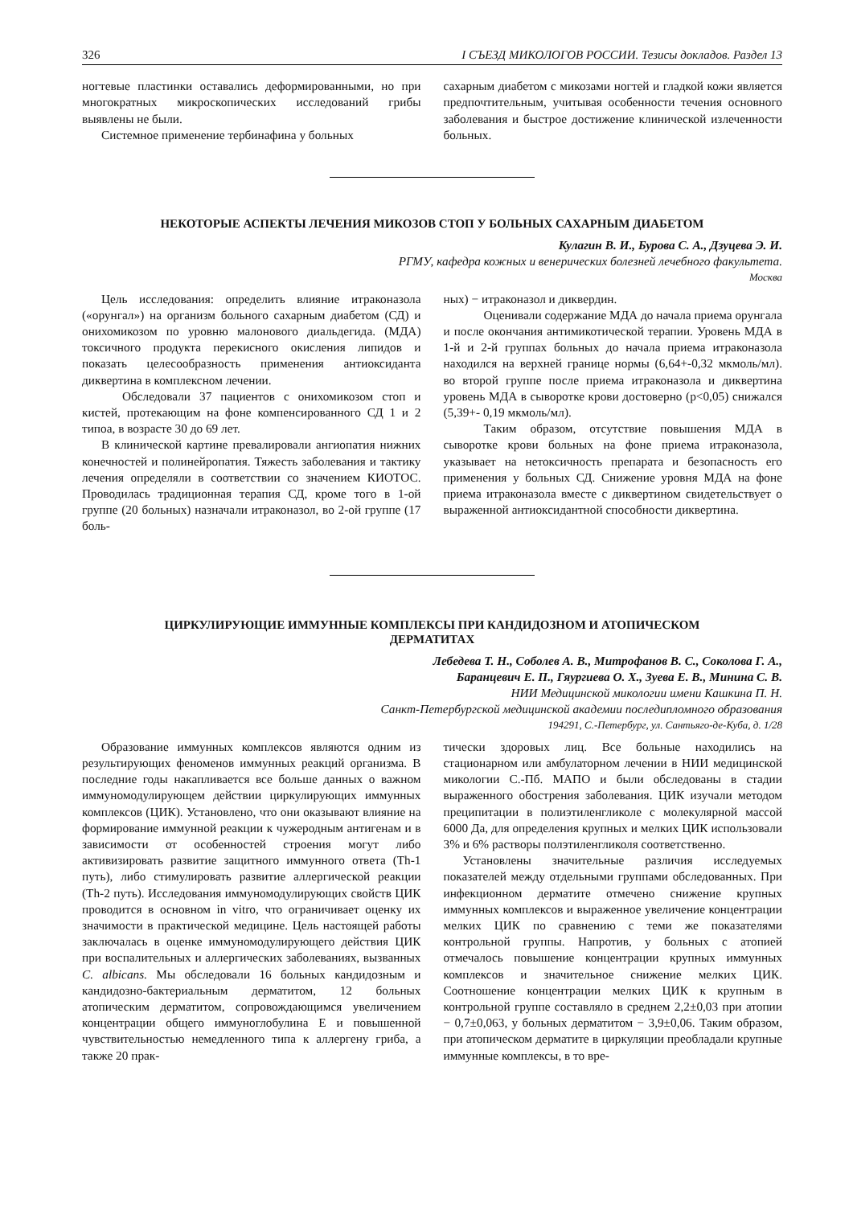326 I СЪЕЗД МИКОЛОГОВ РОССИИ. Тезисы докладов. Раздел 13
ногтевые пластинки оставались деформированными, но при многократных микроскопических исследований грибы выявлены не были.
Системное применение тербинафина у больных
сахарным диабетом с микозами ногтей и гладкой кожи является предпочтительным, учитывая особенности течения основного заболевания и быстрое достижение клинической излеченности больных.
НЕКОТОРЫЕ АСПЕКТЫ ЛЕЧЕНИЯ МИКОЗОВ СТОП У БОЛЬНЫХ САХАРНЫМ ДИАБЕТОМ
Кулагин В. И., Бурова С. А., Дзуцева Э. И.
РГМУ, кафедра кожных и венерических болезней лечебного факультета.
Москва
Цель исследования: определить влияние итраконазола («орунгал») на организм больного сахарным диабетом (СД) и онихомикозом по уровню малонового диальдегида. (МДА) токсичного продукта перекисного окисления липидов и показать целесообразность применения антиоксиданта диквертина в комплексном лечении.
Обследовали 37 пациентов с онихомикозом стоп и кистей, протекающим на фоне компенсированного СД 1 и 2 типоа, в возрасте 30 до 69 лет.
В клинической картине превалировали ангиопатия нижних конечностей и полинейропатия. Тяжесть заболевания и тактику лечения определяли в соответствии со значением КИОТОС. Проводилась традиционная терапия СД, кроме того в 1-ой группе (20 больных) назначали итраконазол, во 2-ой группе (17 боль-
ных) − итраконазол и диквердин.
Оценивали содержание МДА до начала приема орунгала и после окончания антимикотической терапии. Уровень МДА в 1-й и 2-й группах больных до начала приема итраконазола находился на верхней границе нормы (6,64+-0,32 мкмоль/мл). во второй группе после приема итраконазола и диквертина уровень МДА в сыворотке крови достоверно (p<0,05) снижался (5,39+- 0,19 мкмоль/мл).
Таким образом, отсутствие повышения МДА в сыворотке крови больных на фоне приема итраконазола, указывает на нетоксичность препарата и безопасность его применения у больных СД. Снижение уровня МДА на фоне приема итраконазола вместе с диквертином свидетельствует о выраженной антиоксидантной способности диквертина.
ЦИРКУЛИРУЮЩИЕ ИММУННЫЕ КОМПЛЕКСЫ ПРИ КАНДИДОЗНОМ И АТОПИЧЕСКОМ
ДЕРМАТИТАХ
Лебедева Т. Н., Соболев А. В., Митрофанов В. С., Соколова Г. А.,
Баранцевич Е. П., Гяургиева О. Х., Зуева Е. В., Минина С. В.
НИИ Медицинской микологии имени Кашкина П. Н.
Санкт-Петербургской медицинской академии последипломного образования
194291, С.-Петербург, ул. Сантьяго-де-Куба, д. 1/28
Образование иммунных комплексов являются одним из результирующих феноменов иммунных реакций организма. В последние годы накапливается все больше данных о важном иммуномодулирующем действии циркулирующих иммунных комплексов (ЦИК). Установлено, что они оказывают влияние на формирование иммунной реакции к чужеродным антигенам и в зависимости от особенностей строения могут либо активизировать развитие защитного иммунного ответа (Th-1 путь), либо стимулировать развитие аллергической реакции (Th-2 путь). Исследования иммуномодулирующих свойств ЦИК проводится в основном in vitro, что ограничивает оценку их значимости в практической медицине. Цель настоящей работы заключалась в оценке иммуномодулирующего действия ЦИК при воспалительных и аллергических заболеваниях, вызванных C. albicans. Мы обследовали 16 больных кандидозным и кандидозно-бактериальным дерматитом, 12 больных атопическим дерматитом, сопровождающимся увеличением концентрации общего иммуноглобулина Е и повышенной чувствительностью немедленного типа к аллергену гриба, а также 20 прак-
тически здоровых лиц. Все больные находились на стационарном или амбулаторном лечении в НИИ медицинской микологии С.-Пб. МАПО и были обследованы в стадии выраженного обострения заболевания. ЦИК изучали методом преципитации в полиэтиленгликоле с молекулярной массой 6000 Да, для определения крупных и мелких ЦИК использовали 3% и 6% растворы полэтиленгликоля соответственно.
Установлены значительные различия исследуемых показателей между отдельными группами обследованных. При инфекционном дерматите отмечено снижение крупных иммунных комплексов и выраженное увеличение концентрации мелких ЦИК по сравнению с теми же показателями контрольной группы. Напротив, у больных с атопией отмечалось повышение концентрации крупных иммунных комплексов и значительное снижение мелких ЦИК. Соотношение концентрации мелких ЦИК к крупным в контрольной группе составляло в среднем 2,2±0,03 при атопии − 0,7±0,063, у больных дерматитом − 3,9±0,06. Таким образом, при атопическом дерматите в циркуляции преобладали крупные иммунные комплексы, в то вре-